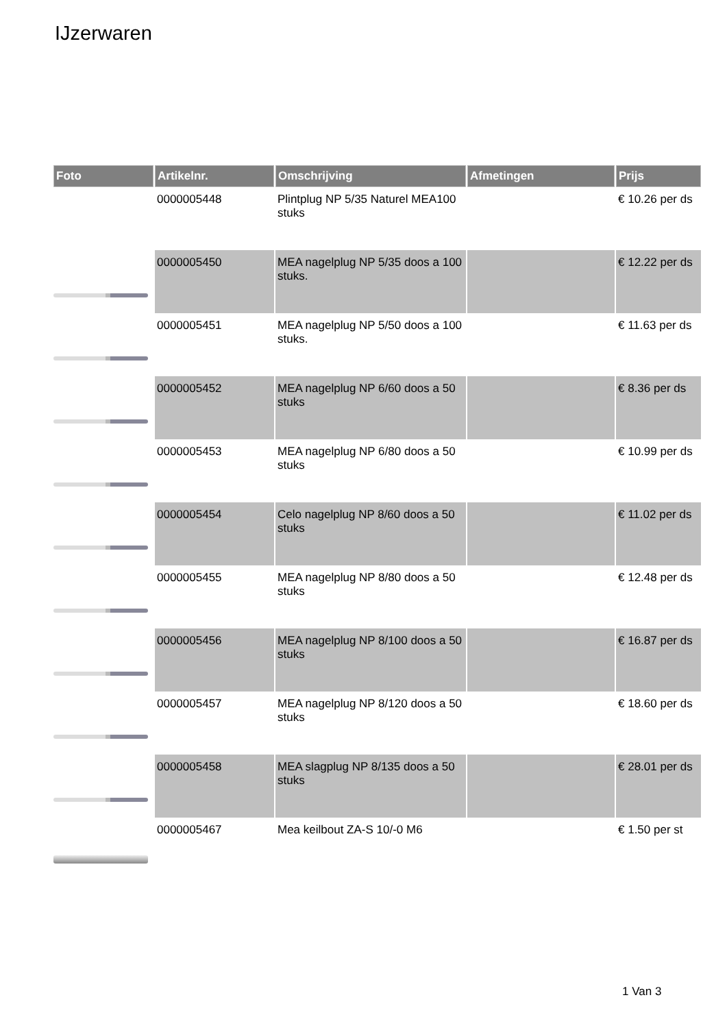IJzerwaren
| Foto | Artikelnr. | Omschrijving | Afmetingen | Prijs |
| --- | --- | --- | --- | --- |
| | 0000005448 | Plintplug NP 5/35 Naturel MEA100 stuks | | € 10.26 per ds |
| | 0000005450 | MEA nagelplug NP 5/35 doos a 100 stuks. | | € 12.22 per ds |
| | 0000005451 | MEA nagelplug NP 5/50 doos a 100 stuks. | | € 11.63 per ds |
| | 0000005452 | MEA nagelplug NP 6/60 doos a 50 stuks | | € 8.36 per ds |
| | 0000005453 | MEA nagelplug NP 6/80 doos a 50 stuks | | € 10.99 per ds |
| | 0000005454 | Celo nagelplug NP 8/60 doos a 50 stuks | | € 11.02 per ds |
| | 0000005455 | MEA nagelplug NP 8/80 doos a 50 stuks | | € 12.48 per ds |
| | 0000005456 | MEA nagelplug NP 8/100 doos a 50 stuks | | € 16.87 per ds |
| | 0000005457 | MEA nagelplug NP 8/120 doos a 50 stuks | | € 18.60 per ds |
| | 0000005458 | MEA slagplug NP 8/135 doos a 50 stuks | | € 28.01 per ds |
| | 0000005467 | Mea keilbout ZA-S 10/-0 M6 | | € 1.50 per st |
1 Van 3